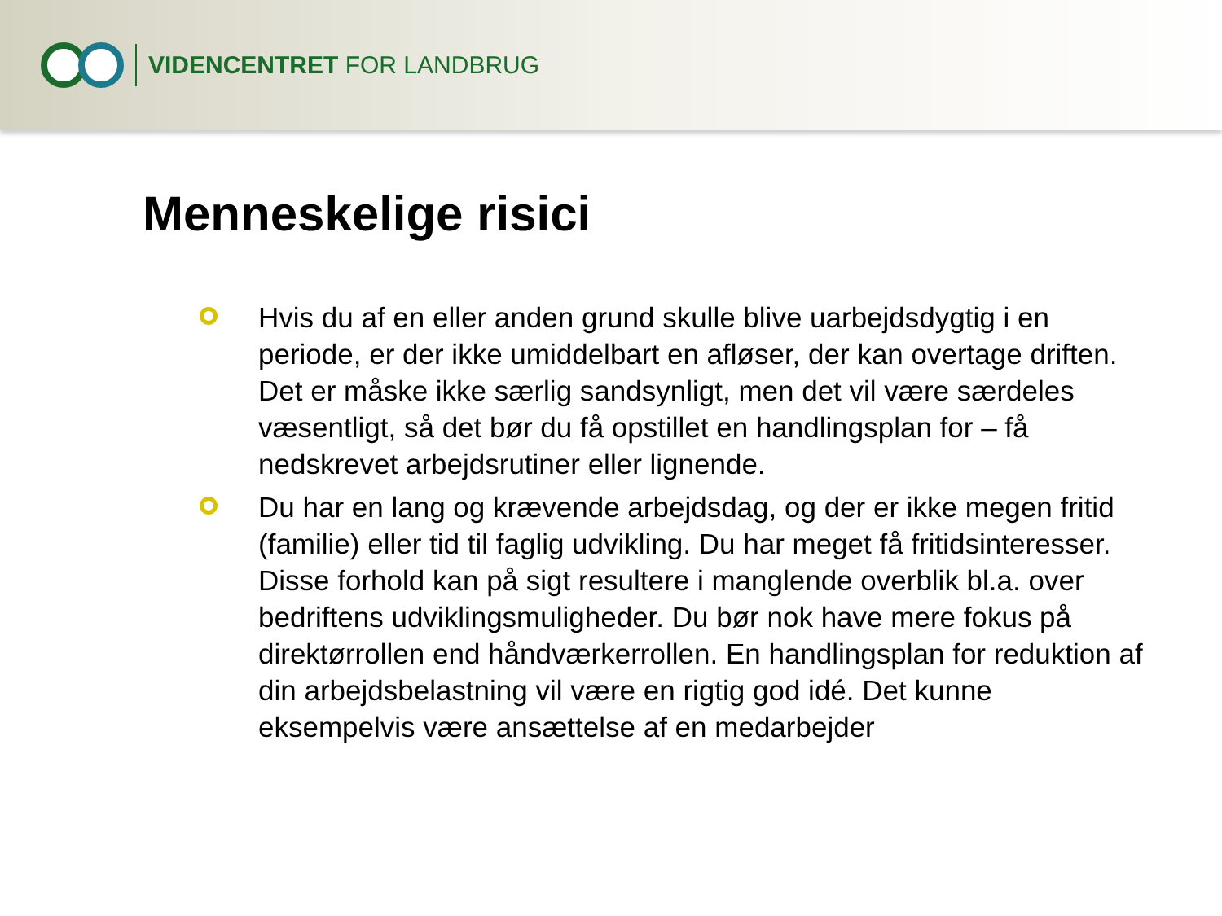VIDENCENTRET FOR LANDBRUG
Menneskelige risici
Hvis du af en eller anden grund skulle blive uarbejdsdygtig i en periode, er der ikke umiddelbart en afløser, der kan overtage driften. Det er måske ikke særlig sandsynligt, men det vil være særdeles væsentligt, så det bør du få opstillet en handlingsplan for – få nedskrevet arbejdsrutiner eller lignende.
Du har en lang og krævende arbejdsdag, og der er ikke megen fritid (familie) eller tid til faglig udvikling. Du har meget få fritidsinteresser. Disse forhold kan på sigt resultere i manglende overblik bl.a. over bedriftens udviklingsmuligheder. Du bør nok have mere fokus på direktørrollen end håndværkerrollen. En handlingsplan for reduktion af din arbejdsbelastning vil være en rigtig god idé. Det kunne eksempelvis være ansættelse af en medarbejder